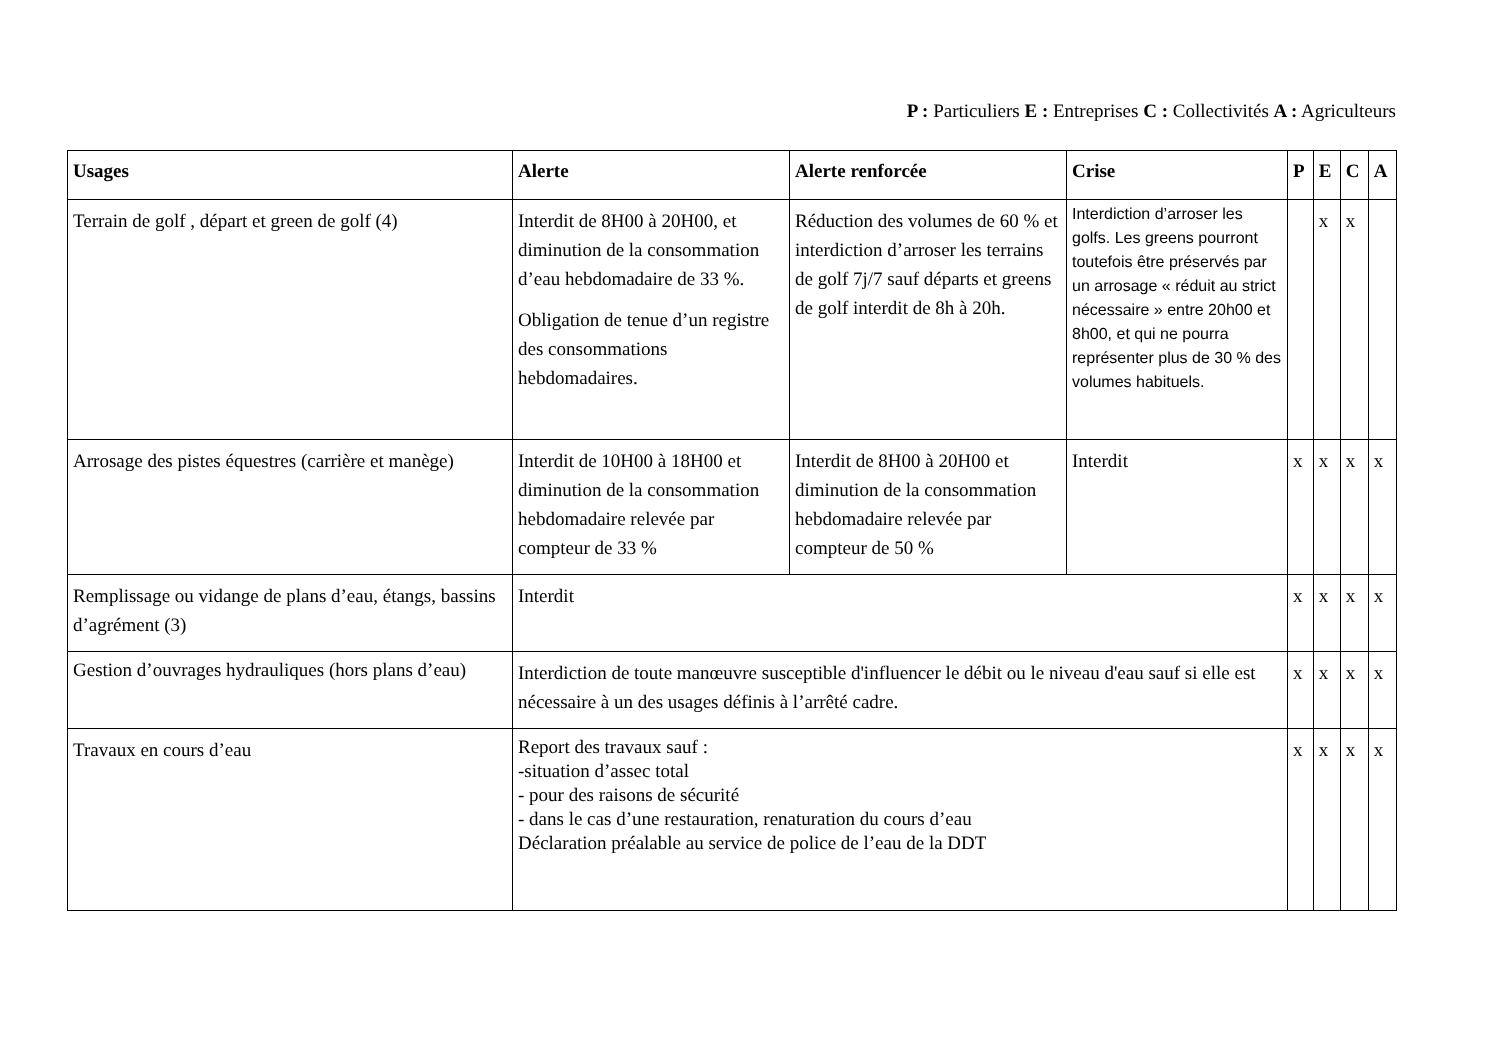P : Particuliers E : Entreprises C : Collectivités A : Agriculteurs
| Usages | Alerte | Alerte renforcée | Crise | P | E | C | A |
| --- | --- | --- | --- | --- | --- | --- | --- |
| Terrain de golf , départ et green de golf (4) | Interdit de 8H00 à 20H00, et diminution de la consommation d’eau hebdomadaire de 33 %. Obligation de tenue d’un registre des consommations hebdomadaires. | Réduction des volumes de 60 % et interdiction d’arroser les terrains de golf 7j/7 sauf départs et greens de golf interdit de 8h à 20h. | Interdiction d’arroser les golfs. Les greens pourront toutefois être préservés par un arrosage « réduit au strict nécessaire » entre 20h00 et 8h00, et qui ne pourra représenter plus de 30 % des volumes habituels. | | x | x | |
| Arrosage des pistes équestres (carrière et manège) | Interdit de 10H00 à 18H00 et diminution de la consommation hebdomadaire relevée par compteur de 33 % | Interdit de 8H00 à 20H00 et diminution de la consommation hebdomadaire relevée par compteur de 50 % | Interdit | x | x | x | x |
| Remplissage ou vidange de plans d’eau, étangs, bassins d’agrément (3) | Interdit | | | x | x | x | x |
| Gestion d’ouvrages hydrauliques (hors plans d’eau) | Interdiction de toute manœuvre susceptible d'influencer le débit ou le niveau d'eau sauf si elle est nécessaire à un des usages définis à l’arrêté cadre. | | | x | x | x | x |
| Travaux en cours d’eau | Report des travaux sauf : -situation d’assec total - pour des raisons de sécurité - dans le cas d’une restauration, renaturation du cours d’eau Déclaration préalable au service de police de l’eau de la DDT | | | x | x | x | x |